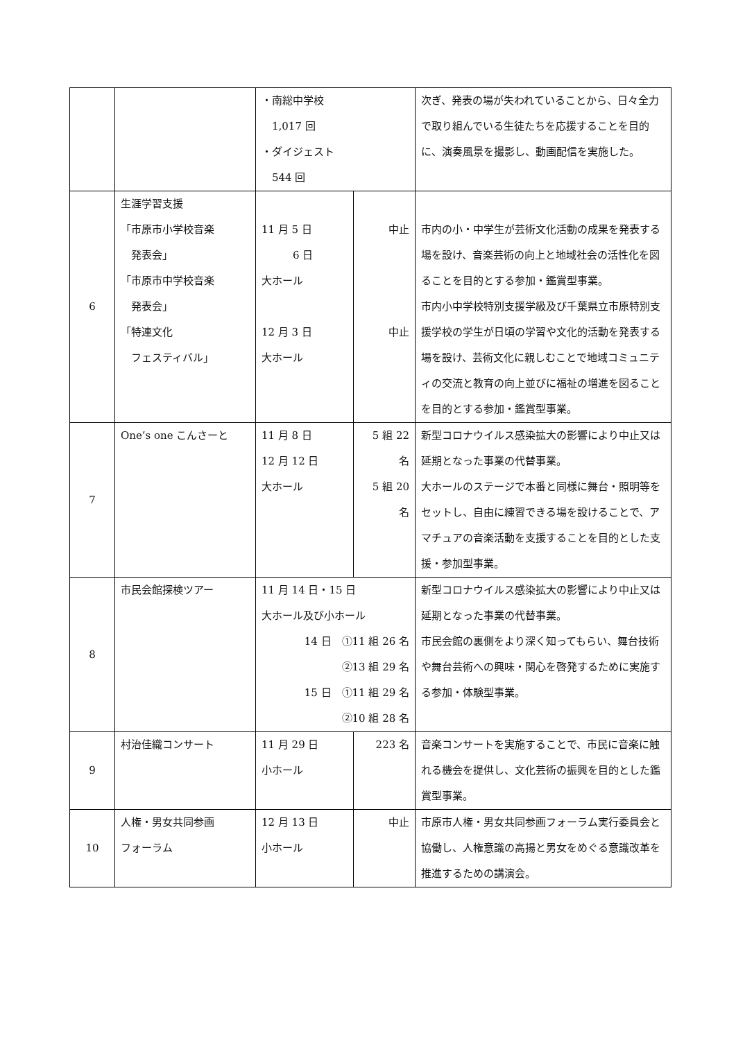| | | ・南総中学校 1,017 回 ・ダイジェスト 544 回 | | 次ぎ、発表の場が失われていることから、日々全力で取り組んでいる生徒たちを応援することを目的に、演奏風景を撮影し、動画配信を実施した。 |
| 6 | 生涯学習支援 「市原市小学校音楽 発表会」 「市原市中学校音楽 発表会」 「特連文化 フェスティバル」 | 11 月 5 日 6 日 大ホール 12 月 3 日 大ホール | 中止 中止 | 市内の小・中学生が芸術文化活動の成果を発表する場を設け、音楽芸術の向上と地域社会の活性化を図ることを目的とする参加・鑑賞型事業。 市内小中学校特別支援学級及び千葉県立市原特別支援学校の学生が日頃の学習や文化的活動を発表する場を設け、芸術文化に親しむことで地域コミュニティの交流と教育の向上並びに福祉の増進を図ることを目的とする参加・鑑賞型事業。 |
| 7 | One’s one こんさーと | 11 月 8 日 12 月 12 日 大ホール | 5 組 22 名 5 組 20 名 | 新型コロナウイルス感染拡大の影響により中止又は延期となった事業の代替事業。 大ホールのステージで本番と同様に舞台・照明等をセットし、自由に練習できる場を設けることで、アマチュアの音楽活動を支援することを目的とした支援・参加型事業。 |
| 8 | 市民会館探検ツアー | 11 月 14 日・15 日 大ホール及び小ホール 14 日 ①11 組 26 名 ②13 組 29 名 15 日 ①11 組 29 名 ②10 組 28 名 | | 新型コロナウイルス感染拡大の影響により中止又は延期となった事業の代替事業。 市民会館の裏側をより深く知ってもらい、舞台技術や舞台芸術への興味・関心を啓発するために実施する参加・体験型事業。 |
| 9 | 村治佳織コンサート | 11 月 29 日 小ホール | 223 名 | 音楽コンサートを実施することで、市民に音楽に触れる機会を提供し、文化芸術の振興を目的とした鑑賞型事業。 |
| 10 | 人権・男女共同参画 フォーラム | 12 月 13 日 小ホール | 中止 | 市原市人権・男女共同参画フォーラム実行委員会と協働し、人権意識の高揚と男女をめぐる意識改革を推進するための講演会。 |